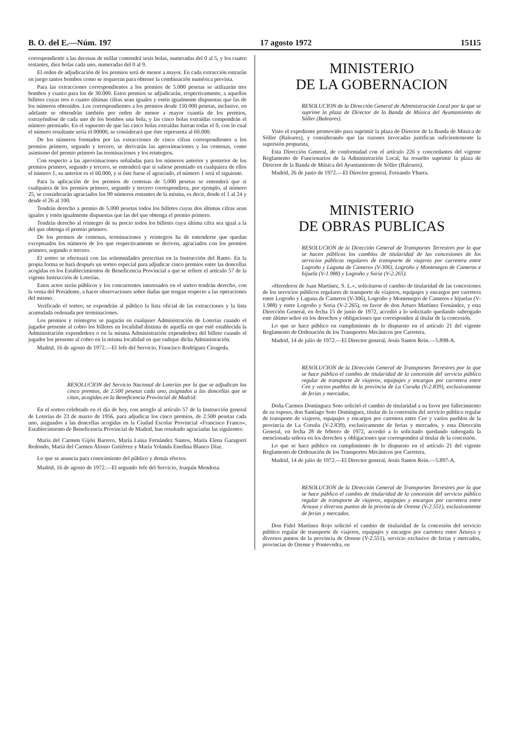B. O. del E.—Núm. 197 17 agosto 1972 15115
correspondiente a las decenas de millar contendrá sesis bolas, numeradas del 0 al 5, y los cuatro restantes, diez bolas cada uno, numeradas del 0 al 9.
El orden de adjudicación de los premios será de menor a mayor. En cada extracción entrarán en juego tantos bombos como se requieran para obtener la combinación numérica prevista.
Para las extracciones correspondientes a los premios de 5.000 pesetas se utilizarán tres bombos y cuatro para los de 30.000. Estos premios se adjudicarán, respectivamente, a aquellos billetes cuyas tres o cuatro últimas cifras sean iguales y estén igualmente dispuestas que las de los números obtenidos. Los correspondientes a los premios desde 150.000 pesetas, inclusive, en adelante se obtendrán también por orden de menor a mayor cuantía de los premios, extrayéndose de cada uno de los bombos una bola, y las cinco bolas extraídas compondrán el número premiado. En el supuesto de que las cinco bolas extraídas fueran todas el 0, con lo cual el número resultante sería el 00000, se considerará que éste representa al 60.000.
De los números formados por las extracciones de cinco cifras correspondientes a los premios primero, segundo y tercero, se derivarán las aproximaciones y las centenas, como asimismo del premio primero las terminaciones y los reintegros.
Con respecto a las aproximaciones señaladas para los números anterior y posterior de los premios primero, segundo y tercero, se entenderá que si saliese premiado en cualquiera de ellos el número 1, su anterior es el 60.000, y si éste fuese el agraciado, el número 1 será el siguiente.
Para la aplicación de los premios de centenas de 5.000 pesetas se entenderá que si cualquiera de los premios primero, segundo y tercero correspondiera, por ejemplo, al número 25, se considerarán agraciados los 99 números restantes de la misma, es decir, desde el 1 al 24 y desde el 26 al 100.
Tendrán derecho a premio de 5.000 pesetas todos los billetes cuyas dos últimas cifras sean iguales y estén igualmente dispuestas que las del que obtenga el premio primero.
Tendrán derecho al reintegro de su precio todos los billetes cuya última cifra sea igual a la del que obtenga el premio primero.
De los premios de centenas, terminaciones y reintegros ha de entenderse que quedan exceptuados los números de los que respectivamente se deriven, agraciados con los premios primero, segundo o tercero.
El sorteo se efectuará con las solemnidades prescritas en la Instrucción del Ramo. En la propia forma se hará después un sorteo especial para adjudicar cinco premios entre las doncellas acogidas en los Establecimientos de Beneficencia Provincial a que se refiere el artículo 57 de la vigente Instrucción de Loterías.
Estos actos serán públicos y los concurrentes interesados en el sorteo tendrán derecho, con la venia del Presidente, a hacer observaciones sobre dudas que tengan respecto a las operaciones del mismo.
Verificado el sorteo, se expondrán al público la lista oficial de las extracciones y la lista acumulada ordenada por terminaciones.
Los premios y reintegros se pagarán en cualquier Administración de Loterías cuando el jugador presente al cobro los billetes en localidad distinta de aquella en que esté establecida la Administración expendedora o en la misma Administración expendedora del billete cuando el jugador los presente al cobro en la misma localidad en que radique dicha Administración.
Madrid, 16 de agosto de 1972.—El Jefe del Servicio, Francisco Rodríguez Cirugeda.
RESOLUCION del Servicio Nacional de Loterías por la que se adjudican los cinco premios, de 2.500 pesetas cada uno, asignados a las doncellas que se citan, acogidas en la Beneficencia Provincial de Madrid.
En el sorteo celebrado en el día de hoy, con arreglo al artículo 57 de la Instrucción general de Loterías de 23 de marzo de 1956, para adjudicar los cinco premios, de 2.500 pesetas cada uno, asignados a las doncellas acogidas en la Ciudad Escolar Provincial «Francisco Franco», Establecimiento de Beneficencia Provincial de Madrid, han resultado agraciadas las siguientes:
María del Carmen Gijón Barrero, María Luisa Fernández Santos, María Elena Garagorri Redondo, María del Carmen Alonso Gutiérrez y María Yolanda Enedina Blanco Díaz.
Lo que se anuncia para conocimiento del público y demás efectos.
Madrid, 16 de agosto de 1972.—El segundo Jefe del Servicio, Joaquín Mendoza.
MINISTERIO
DE LA GOBERNACION
RESOLUCION de la Dirección General de Administración Local por la que se suprime la plaza de Director de la Banda de Música del Ayuntamiento de Sóller (Baleares).
Visto el expediente promovido para suprimir la plaza de Director de la Banda de Música de Sóller (Baleares), y considerando que las razones invocadas justifican suficientemente la supresión propuesta,
Esta Dirección General, de conformidad con el artículo 226 y concordantes del vigente Reglamento de Funcionarios de la Administración Local, ha resuelto suprimir la plaza de Director de la Banda de Música del Ayuntamiento de Sóller (Baleares).
Madrid, 26 de junio de 1972.—El Director general, Fernando Ybarra.
MINISTERIO
DE OBRAS PUBLICAS
RESOLUCION de la Dirección General de Transportes Terrestres por la que se hacen públicos los cambios de titularidad de las concesiones de los servicios públicos regulares de transporte de viajeros por carretera entre Logroño y Laguna de Cameros (V-306), Logroño y Montenegro de Cameros e hijuela (V-1.988) y Logroño y Soria (V-2.265).
«Herederos de Juan Martínez, S. L.», solicitaron el cambio de titularidad de las concesiones de los servicios públicos regulares de transporte de viajeros, equipajes y encargos por carretera entre Logroño y Laguna de Cameros (V-306), Logroño y Montenegro de Cameros e hijuelas (V-1.988) y entre Logroño y Soria (V-2.265), en favor de don Arturo Martínez Fernández, y esta Dirección General, en fecha 15 de junio de 1972, accedió a lo solicitado quedando subrogado este último señor en los derechos y obligaciones que corresponden al titular de la concesión.
Lo que se hace público en cumplimiento de lo dispuesto en el artículo 21 del vigente Reglamento de Ordenación de los Transportes Mecánicos por Carretera.
Madrid, 14 de julio de 1972.—El Director general, Jesús Santos Rein.—5.898-A.
RESOLUCION de la Dirección General de Transportes Terrestres por la que se hace público el cambio de titularidad de la concesión del servicio público regular de transporte de viajeros, equipajes y encargos por carretera entre Cee y varios pueblos de la provincia de La Coruña (V-2.839), exclusivamente de ferias y mercados.
Doña Carmen Domínguez Soto solicitó el cambio de titularidad a su favor por fallecimiento de su esposo, don Santiago Soto Domínguez, titular de la concesión del servicio público regular de transporte de viajeros, equipajes y encargos por carretera entre Cee y varios pueblos de la provincia de La Coruña (V-2.839), exclusivamente de ferias y mercados, y esta Dirección General, en fecha 28 de febrero de 1972, accedió a lo solicitado quedando subrogada la mencionada señora en los derechos y obligaciones que corresponden al titular de la concesión.
Lo que se hace público en cumplimiento de lo dispuesto en el artículo 21 del vigente Reglamento de Ordenación de los Transportes Mecánicos por Carretera.
Madrid, 14 de julio de 1972.—El Director general, Jesús Santos Rein.—5.897-A.
RESOLUCION de la Dirección General de Transportes Terrestres por la que se hace público el cambio de titularidad de la concesión del servicio público regular de transporte de viajeros, equipajes y encargos por carretera entre Arnoya y diversos puntos de la provincia de Orense (V-2.551), exclusivamente de ferias y mercados.
Don Fidel Martínez Rojo solicitó el cambio de titularidad de la concesión del servicio público regular de transporte de viajeros, equipajes y encargos por carretera entre Arnoya y diversos puntos de la provincia de Orense (V-2.551), servicio exclusivo de ferias y mercados, provincias de Orense y Pontevedra, en